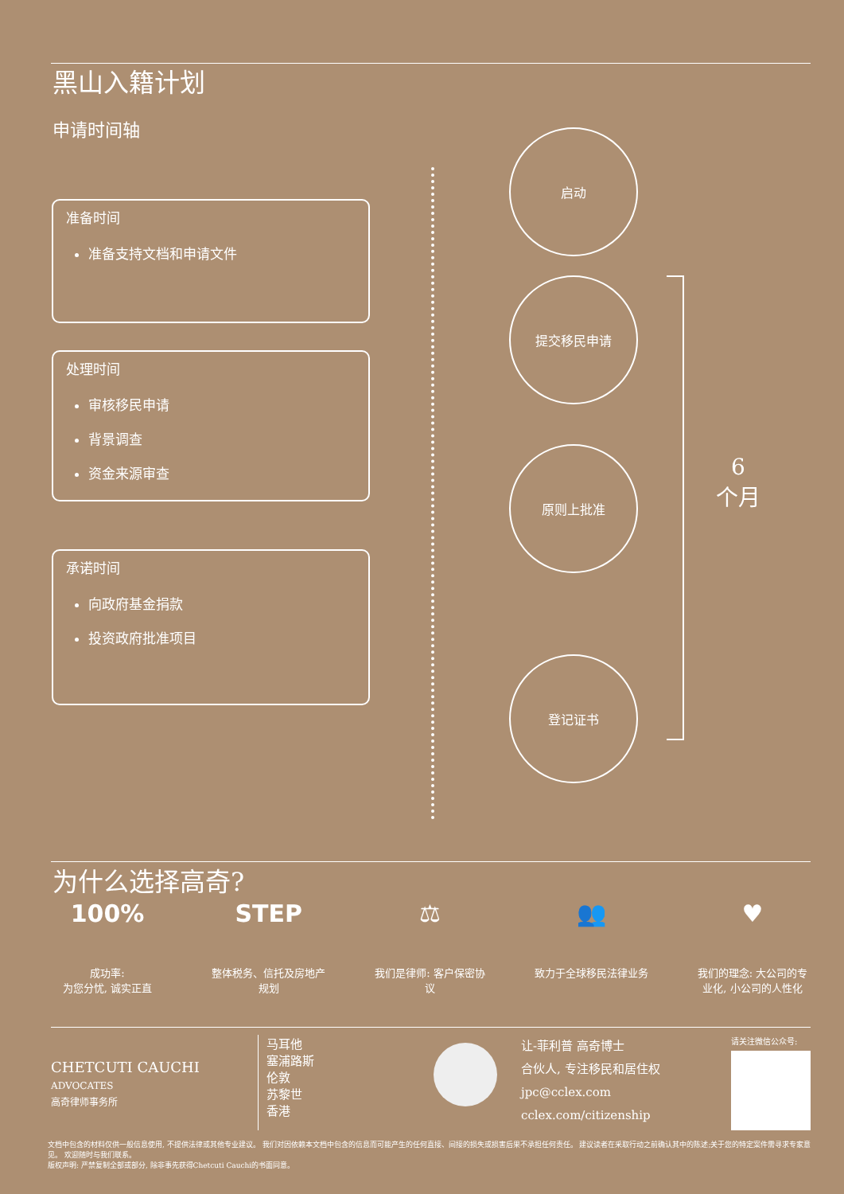黑山入籍计划
申请时间轴
准备时间
准备支持文档和申请文件
处理时间
审核移民申请
背景调查
资金来源审查
承诺时间
向政府基金捐款
投资政府批准项目
启动
提交移民申请
原则上批准
登记证书
6
个月
为什么选择高奇?
100%
成功率:
为您分忧, 诚实正直
STEP
整体税务、信托及房地产规划
⚖
我们是律师: 客户保密协议
👥
致力于全球移民法律业务
♥
我们的理念: 大公司的专业化, 小公司的人性化
CHETCUTI CAUCHI
ADVOCATES
高奇律师事务所
马耳他
塞浦路斯
伦敦
苏黎世
香港
让-菲利普 高奇博士
合伙人, 专注移民和居住权
jpc@cclex.com
cclex.com/citizenship
请关注微信公众号:
文档中包含的材料仅供一般信息使用, 不提供法律或其他专业建议。 我们对因依赖本文档中包含的信息而可能产生的任何直接、间接的损失或损害后果不承担任何责任。 建议读者在采取行动之前确认其中的陈述;关于您的特定案件需寻求专家意见。 欢迎随时与我们联系。
版权声明: 严禁复制全部或部分, 除非事先获得Chetcuti Cauchi的书面同意。